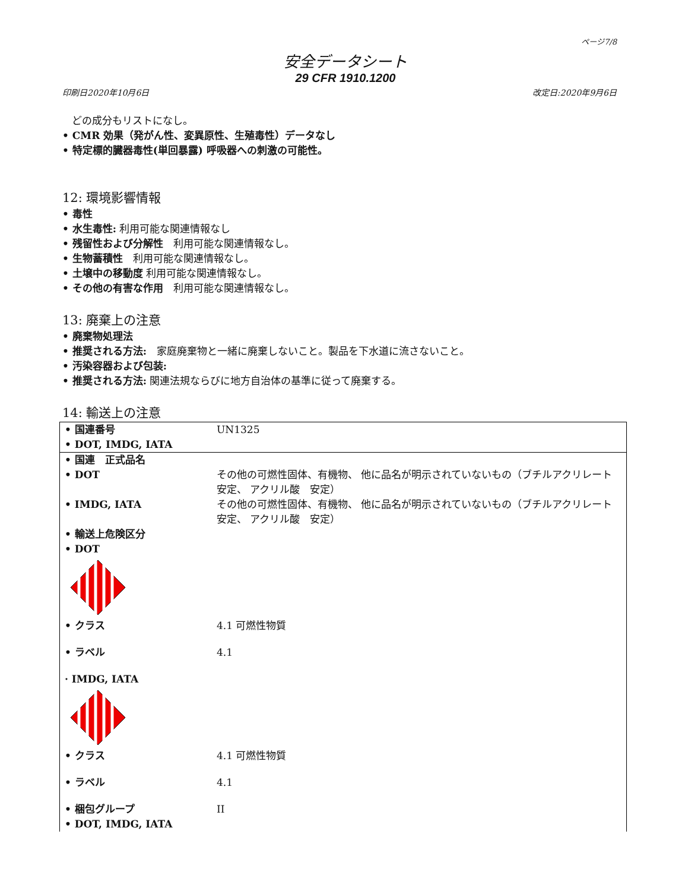ページ7/8
安全データシート
29 CFR 1910.1200
印刷日2020年10月6日 改定日:2020年9月6日
どの成分もリストになし。
• CMR 効果（発がん性、変異原性、生殖毒性）データなし
• 特定標的臓器毒性(単回暴露) 呼吸器への刺激の可能性。
12: 環境影響情報
• 毒性
• 水生毒性: 利用可能な関連情報なし
• 残留性および分解性　利用可能な関連情報なし。
• 生物蓄積性　利用可能な関連情報なし。
• 土壌中の移動度 利用可能な関連情報なし。
• その他の有害な作用　利用可能な関連情報なし。
13: 廃棄上の注意
• 廃棄物処理法
• 推奨される方法:　家庭廃棄物と一緒に廃棄しないこと。製品を下水道に流さないこと。
• 汚染容器および包装:
• 推奨される方法: 関連法規ならびに地方自治体の基準に従って廃棄する。
14: 輸送上の注意
| • 国連番号 • DOT, IMDG, IATA | UN1325 |
| • 国連 正式品名 | |
| • DOT | その他の可燃性固体、有機物、 他に品名が明示されていないもの（ブチルアクリレート 安定、 アクリル酸 安定） |
| • IMDG, IATA | その他の可燃性固体、有機物、 他に品名が明示されていないもの（ブチルアクリレート 安定、 アクリル酸 安定） |
| • 輸送上危険区分 • DOT | |
| • クラス | 4.1 可燃性物質 |
| • ラベル | 4.1 |
| · IMDG, IATA | |
| • クラス | 4.1 可燃性物質 |
| • ラベル | 4.1 |
| • 梱包グループ • DOT, IMDG, IATA | II |